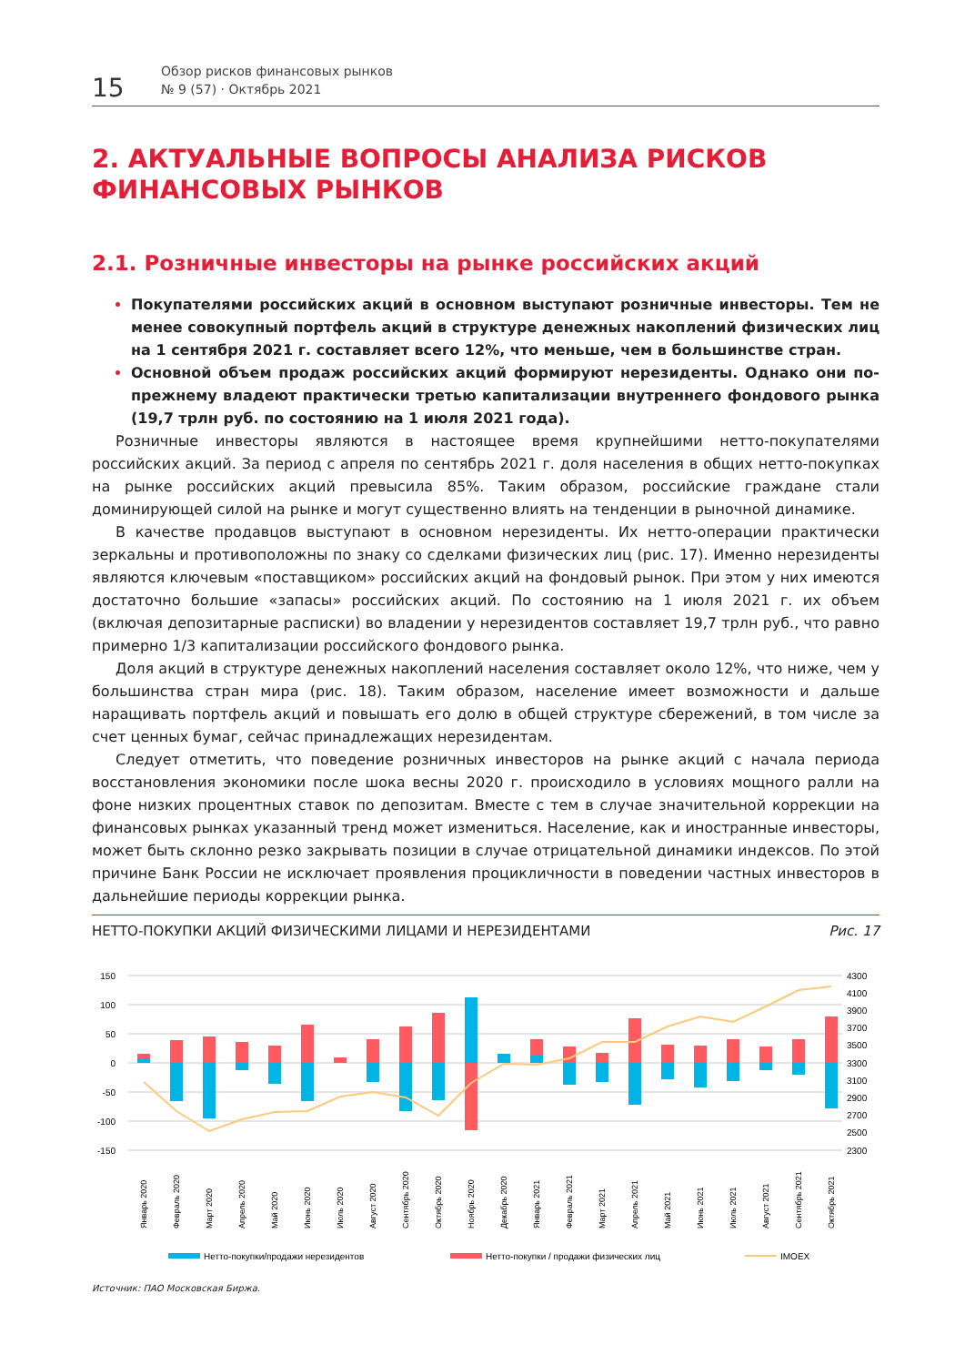15
Обзор рисков финансовых рынков
№ 9 (57) · Октябрь 2021
2. АКТУАЛЬНЫЕ ВОПРОСЫ АНАЛИЗА РИСКОВ ФИНАНСОВЫХ РЫНКОВ
2.1. Розничные инвесторы на рынке российских акций
Покупателями российских акций в основном выступают розничные инвесторы. Тем не менее совокупный портфель акций в структуре денежных накоплений физических лиц на 1 сентября 2021 г. составляет всего 12%, что меньше, чем в большинстве стран.
Основной объем продаж российских акций формируют нерезиденты. Однако они по-прежнему владеют практически третью капитализации внутреннего фондового рынка (19,7 трлн руб. по состоянию на 1 июля 2021 года).
Розничные инвесторы являются в настоящее время крупнейшими нетто-покупателями российских акций. За период с апреля по сентябрь 2021 г. доля населения в общих нетто-покупках на рынке российских акций превысила 85%. Таким образом, российские граждане стали доминирующей силой на рынке и могут существенно влиять на тенденции в рыночной динамике.
В качестве продавцов выступают в основном нерезиденты. Их нетто-операции практически зеркальны и противоположны по знаку со сделками физических лиц (рис. 17). Именно нерезиденты являются ключевым «поставщиком» российских акций на фондовый рынок. При этом у них имеются достаточно большие «запасы» российских акций. По состоянию на 1 июля 2021 г. их объем (включая депозитарные расписки) во владении у нерезидентов составляет 19,7 трлн руб., что равно примерно 1/3 капитализации российского фондового рынка.
Доля акций в структуре денежных накоплений населения составляет около 12%, что ниже, чем у большинства стран мира (рис. 18). Таким образом, население имеет возможности и дальше наращивать портфель акций и повышать его долю в общей структуре сбережений, в том числе за счет ценных бумаг, сейчас принадлежащих нерезидентам.
Следует отметить, что поведение розничных инвесторов на рынке акций с начала периода восстановления экономики после шока весны 2020 г. происходило в условиях мощного ралли на фоне низких процентных ставок по депозитам. Вместе с тем в случае значительной коррекции на финансовых рынках указанный тренд может измениться. Население, как и иностранные инвесторы, может быть склонно резко закрывать позиции в случае отрицательной динамики индексов. По этой причине Банк России не исключает проявления процикличности в поведении частных инвесторов в дальнейшие периоды коррекции рынка.
НЕТТО-ПОКУПКИ АКЦИЙ ФИЗИЧЕСКИМИ ЛИЦАМИ И НЕРЕЗИДЕНТАМИ Рис. 17
150
100
50
0
-50
-100
-150
4300
4100
3900
3700
3500
3300
3100
2900
2700
2500
2300
Январь 2020
Февраль 2020
Март 2020
Апрель 2020
Май 2020
Июнь 2020
Июль 2020
Август 2020
Сентябрь 2020
Октябрь 2020
Ноябрь 2020
Декабрь 2020
Январь 2021
Февраль 2021
Март 2021
Апрель 2021
Май 2021
Июнь 2021
Июль 2021
Август 2021
Сентябрь 2021
Октябрь 2021
Нетто-покупки/продажи нерезидентов
Нетто-покупки / продажи физических лиц
IMOEX
Источник: ПАО Московская Биржа.